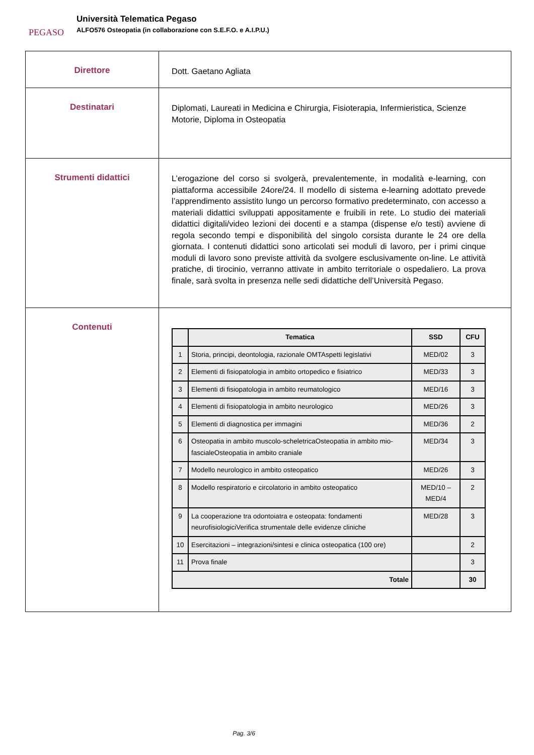PEGASO
Università Telematica Pegaso
ALFO576 Osteopatia (in collaborazione con S.E.F.O. e A.I.P.U.)
| Direttore | Dott. Gaetano Agliata |
| Destinatari | Diplomati, Laureati in Medicina e Chirurgia, Fisioterapia, Infermieristica, Scienze Motorie, Diploma in Osteopatia |
| Strumenti didattici | L’erogazione del corso si svolgerà, prevalentemente, in modalità e-learning, con piattaforma accessibile 24ore/24. Il modello di sistema e-learning adottato prevede l’apprendimento assistito lungo un percorso formativo predeterminato, con accesso a materiali didattici sviluppati appositamente e fruibili in rete. Lo studio dei materiali didattici digitali/video lezioni dei docenti e a stampa (dispense e/o testi) avviene di regola secondo tempi e disponibilità del singolo corsista durante le 24 ore della giornata. I contenuti didattici sono articolati sei moduli di lavoro, per i primi cinque moduli di lavoro sono previste attività da svolgere esclusivamente on-line. Le attività pratiche, di tirocinio, verranno attivate in ambito territoriale o ospedaliero. La prova finale, sarà svolta in presenza nelle sedi didattiche dell’Università Pegaso. |
| Contenuti | / / Tematica / SSD / CFU / / --- / --- / --- / --- / / 1 / Storia, principi, deontologia, razionale OMTAspetti legislativi / MED/02 / 3 / / 2 / Elementi di fisiopatologia in ambito ortopedico e fisiatrico / MED/33 / 3 / / 3 / Elementi di fisiopatologia in ambito reumatologico / MED/16 / 3 / / 4 / Elementi di fisiopatologia in ambito neurologico / MED/26 / 3 / / 5 / Elementi di diagnostica per immagini / MED/36 / 2 / / 6 / Osteopatia in ambito muscolo-scheletricaOsteopatia in ambito mio-fascialeOsteopatia in ambito craniale / MED/34 / 3 / / 7 / Modello neurologico in ambito osteopatico / MED/26 / 3 / / 8 / Modello respiratorio e circolatorio in ambito osteopatico / MED/10 – MED/4 / 2 / / 9 / La cooperazione tra odontoiatra e osteopata: fondamenti neurofisiologiciVerifica strumentale delle evidenze cliniche / MED/28 / 3 / / 10 / Esercitazioni – integrazioni/sintesi e clinica osteopatica (100 ore) / / 2 / / 11 / Prova finale / / 3 / / Totale / / / 30 / |
Pag. 3/6